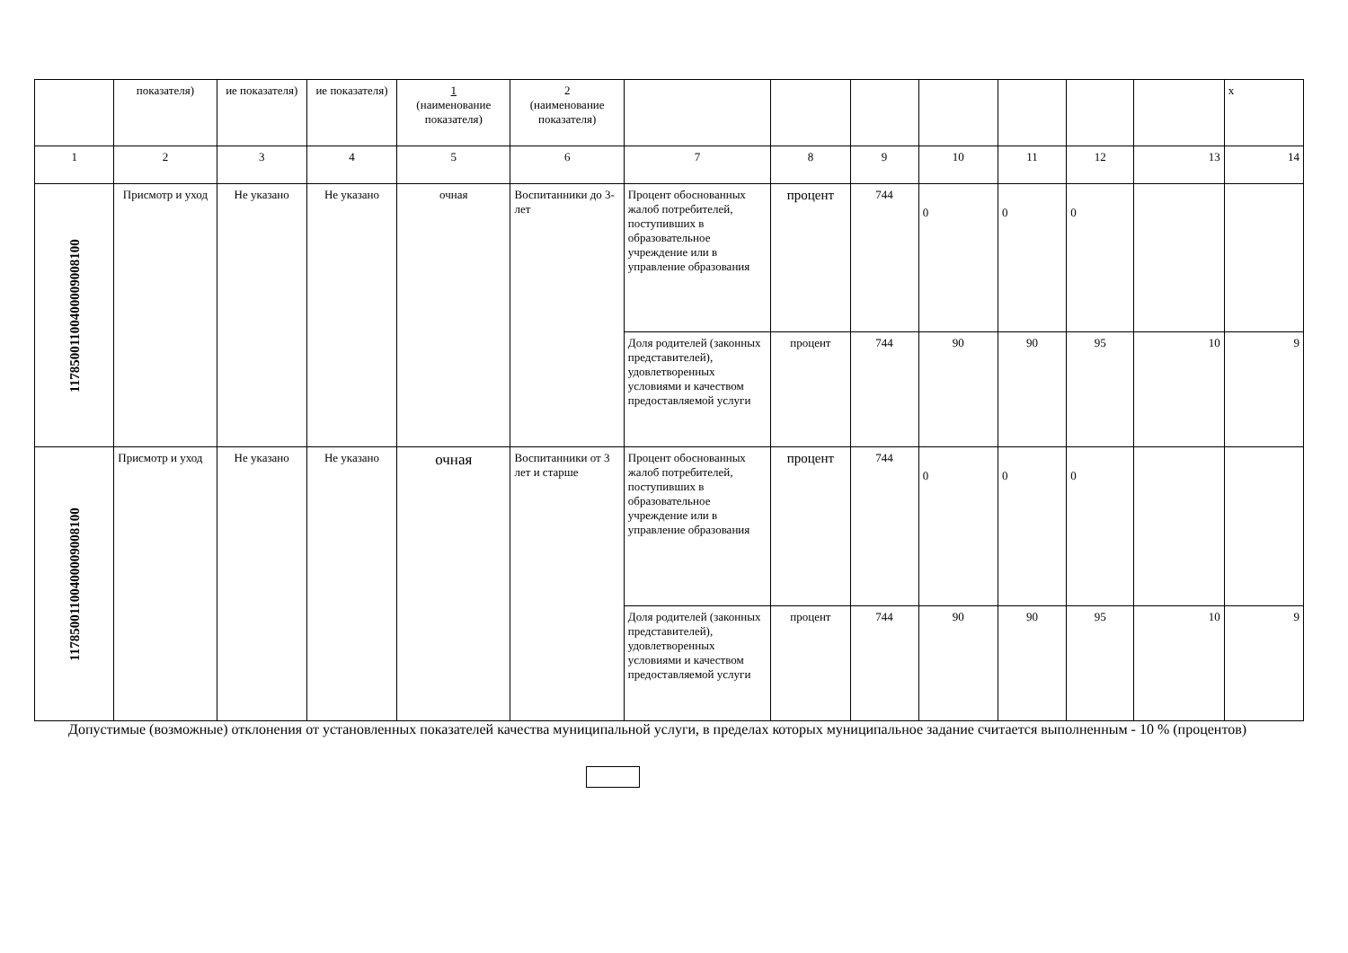| | показателя) | ие показателя) | ие показателя) | 1 (наименование показателя) | 2 (наименование показателя) | | | | | | | | х |
| 1 | 2 | 3 | 4 | 5 | 6 | 7 | 8 | 9 | 10 | 11 | 12 | 13 | 14 |
| 11785001100400009008100 | Присмотр и уход | Не указано | Не указано | очная | Воспитанники до 3-лет | Процент обоснованных жалоб потребителей, поступивших в образовательное учреждение или в управление образования | процент | 744 | 0 | 0 | 0 | | |
| | | | | | | Доля родителей (законных представителей), удовлетворенных условиями и качеством предоставляемой услуги | процент | 744 | 90 | 90 | 95 | 10 | 9 |
| 11785001100400009008100 | Присмотр и уход | Не указано | Не указано | очная | Воспитанники от 3 лет и старше | Процент обоснованных жалоб потребителей, поступивших в образовательное учреждение или в управление образования | процент | 744 | 0 | 0 | 0 | | |
| | | | | | | Доля родителей (законных представителей), удовлетворенных условиями и качеством предоставляемой услуги | процент | 744 | 90 | 90 | 95 | 10 | 9 |
Допустимые (возможные) отклонения от установленных показателей качества муниципальной услуги, в пределах которых муниципальное задание считается выполненным - 10 % (процентов)